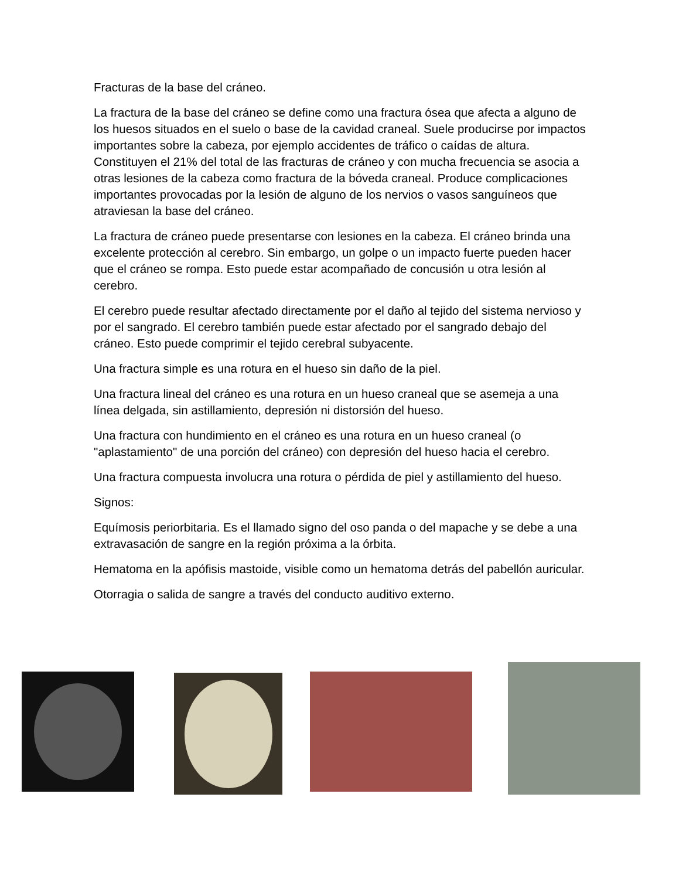Fracturas de la base del cráneo.
La fractura de la base del cráneo se define como una fractura ósea que afecta a alguno de los huesos situados en el suelo o base de la cavidad craneal. Suele producirse por impactos importantes sobre la cabeza, por ejemplo accidentes de tráfico o caídas de altura. Constituyen el 21% del total de las fracturas de cráneo y con mucha frecuencia se asocia a otras lesiones de la cabeza como fractura de la bóveda craneal. Produce complicaciones importantes provocadas por la lesión de alguno de los nervios o vasos sanguíneos que atraviesan la base del cráneo.
La fractura de cráneo puede presentarse con lesiones en la cabeza. El cráneo brinda una excelente protección al cerebro. Sin embargo, un golpe o un impacto fuerte pueden hacer que el cráneo se rompa. Esto puede estar acompañado de concusión u otra lesión al cerebro.
El cerebro puede resultar afectado directamente por el daño al tejido del sistema nervioso y por el sangrado. El cerebro también puede estar afectado por el sangrado debajo del cráneo. Esto puede comprimir el tejido cerebral subyacente.
Una fractura simple es una rotura en el hueso sin daño de la piel.
Una fractura lineal del cráneo es una rotura en un hueso craneal que se asemeja a una línea delgada, sin astillamiento, depresión ni distorsión del hueso.
Una fractura con hundimiento en el cráneo es una rotura en un hueso craneal (o "aplastamiento" de una porción del cráneo) con depresión del hueso hacia el cerebro.
Una fractura compuesta involucra una rotura o pérdida de piel y astillamiento del hueso.
Signos:
Equímosis periorbitaria. Es el llamado signo del oso panda o del mapache y se debe a una extravasación de sangre en la región próxima a la órbita.
Hematoma en la apófisis mastoide, visible como un hematoma detrás del pabellón auricular.
Otorragia o salida de sangre a través del conducto auditivo externo.